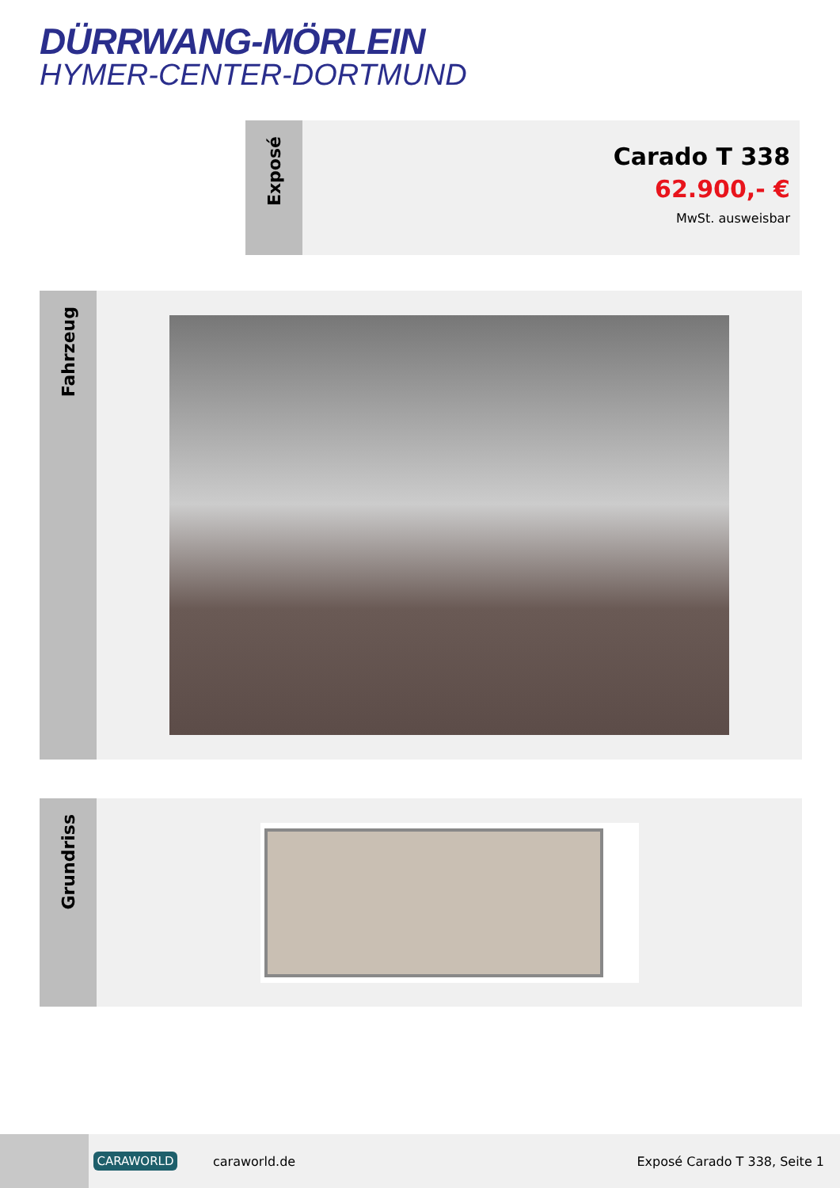DÜRRWANG-MÖRLEIN
HYMER-CENTER-DORTMUND
Exposé
Carado T 338
62.900,- €
MwSt. ausweisbar
Fahrzeug
Grundriss
CARAWORLD
caraworld.de Exposé Carado T 338, Seite 1